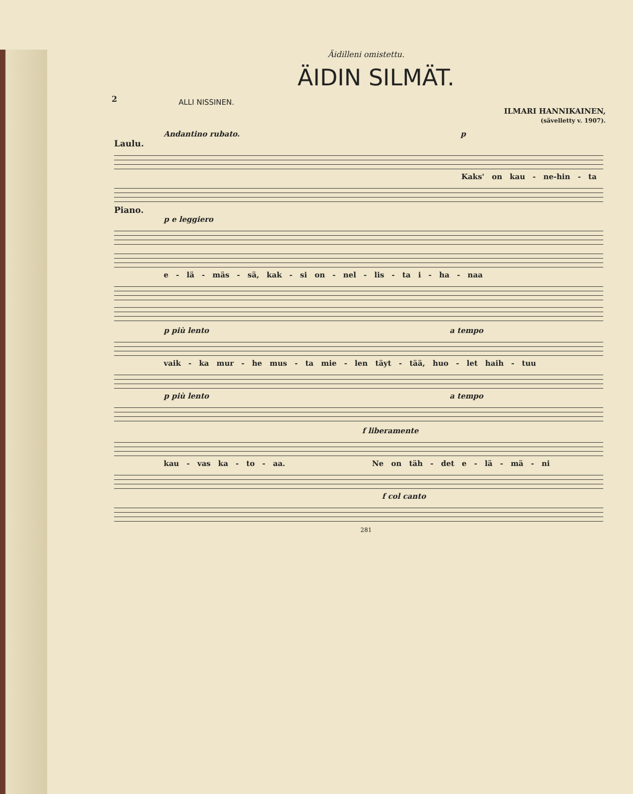2
Äidilleni omistettu.
ÄIDIN SILMÄT.
ALLI NISSINEN.
ILMARI HANNIKAINEN,
(sävelletty v. 1907).
Andantino rubato. p
Laulu.
Kaks' on kau - ne-hin - ta
Piano.
p e leggiero
e - lä - mäs - sä, kak - si on - nel - lis - ta i - ha - naa
p più lento a tempo
vaik - ka mur - he mus - ta mie - len täyt - tää, huo - let haih - tuu
p più lento a tempo
f liberamente
kau - vas ka - to - aa. Ne on täh - det e - lä - mä - ni
f col canto
281